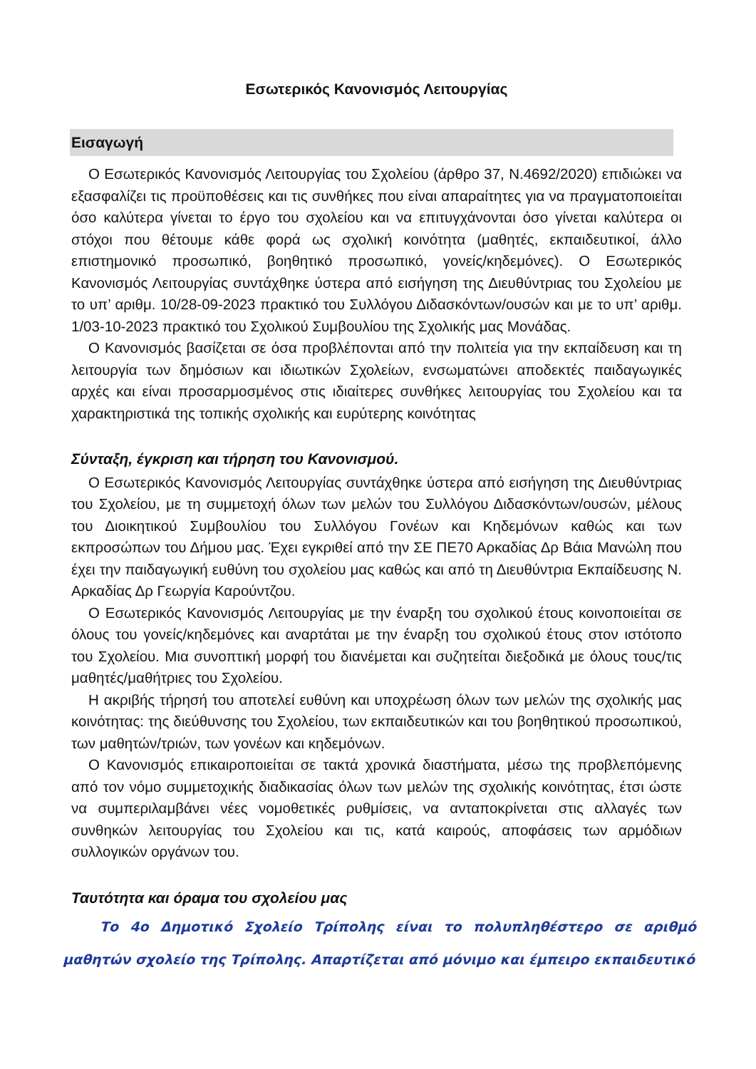Εσωτερικός Κανονισμός Λειτουργίας
Εισαγωγή
Ο Εσωτερικός Κανονισμός Λειτουργίας του Σχολείου (άρθρο 37, Ν.4692/2020) επιδιώκει να εξασφαλίζει τις προϋποθέσεις και τις συνθήκες που είναι απαραίτητες για να πραγματοποιείται όσο καλύτερα γίνεται το έργο του σχολείου και να επιτυγχάνονται όσο γίνεται καλύτερα οι στόχοι που θέτουμε κάθε φορά ως σχολική κοινότητα (μαθητές, εκπαιδευτικοί, άλλο επιστημονικό προσωπικό, βοηθητικό προσωπικό, γονείς/κηδεμόνες). Ο Εσωτερικός Κανονισμός Λειτουργίας συντάχθηκε ύστερα από εισήγηση της Διευθύντριας του Σχολείου με το υπ’ αριθμ. 10/28-09-2023 πρακτικό του Συλλόγου Διδασκόντων/ουσών και με το υπ’ αριθμ. 1/03-10-2023 πρακτικό του Σχολικού Συμβουλίου της Σχολικής μας Μονάδας.
Ο Κανονισμός βασίζεται σε όσα προβλέπονται από την πολιτεία για την εκπαίδευση και τη λειτουργία των δημόσιων και ιδιωτικών Σχολείων, ενσωματώνει αποδεκτές παιδαγωγικές αρχές και είναι προσαρμοσμένος στις ιδιαίτερες συνθήκες λειτουργίας του Σχολείου και τα χαρακτηριστικά της τοπικής σχολικής και ευρύτερης κοινότητας
Σύνταξη, έγκριση και τήρηση του Κανονισμού.
Ο Εσωτερικός Κανονισμός Λειτουργίας συντάχθηκε ύστερα από εισήγηση της Διευθύντριας του Σχολείου, με τη συμμετοχή όλων των μελών του Συλλόγου Διδασκόντων/ουσών, μέλους του Διοικητικού Συμβουλίου του Συλλόγου Γονέων και Κηδεμόνων καθώς και των εκπροσώπων του Δήμου μας. Έχει εγκριθεί από την ΣΕ ΠΕ70 Αρκαδίας Δρ Βάια Μανώλη που έχει την παιδαγωγική ευθύνη του σχολείου μας καθώς και από τη Διευθύντρια Εκπαίδευσης Ν. Αρκαδίας Δρ Γεωργία Καρούντζου.
Ο Εσωτερικός Κανονισμός Λειτουργίας με την έναρξη του σχολικού έτους κοινοποιείται σε όλους του γονείς/κηδεμόνες και αναρτάται με την έναρξη του σχολικού έτους στον ιστότοπο του Σχολείου. Μια συνοπτική μορφή του διανέμεται και συζητείται διεξοδικά με όλους τους/τις μαθητές/μαθήτριες του Σχολείου.
Η ακριβής τήρησή του αποτελεί ευθύνη και υποχρέωση όλων των μελών της σχολικής μας κοινότητας: της διεύθυνσης του Σχολείου, των εκπαιδευτικών και του βοηθητικού προσωπικού, των μαθητών/τριών, των γονέων και κηδεμόνων.
Ο Κανονισμός επικαιροποιείται σε τακτά χρονικά διαστήματα, μέσω της προβλεπόμενης από τον νόμο συμμετοχικής διαδικασίας όλων των μελών της σχολικής κοινότητας, έτσι ώστε να συμπεριλαμβάνει νέες νομοθετικές ρυθμίσεις, να ανταποκρίνεται στις αλλαγές των συνθηκών λειτουργίας του Σχολείου και τις, κατά καιρούς, αποφάσεις των αρμόδιων συλλογικών οργάνων του.
Ταυτότητα και όραμα του σχολείου μας
Το 4ο Δημοτικό Σχολείο Τρίπολης είναι το πολυπληθέστερο σε αριθμό μαθητών σχολείο της Τρίπολης. Απαρτίζεται από μόνιμο και έμπειρο εκπαιδευτικό